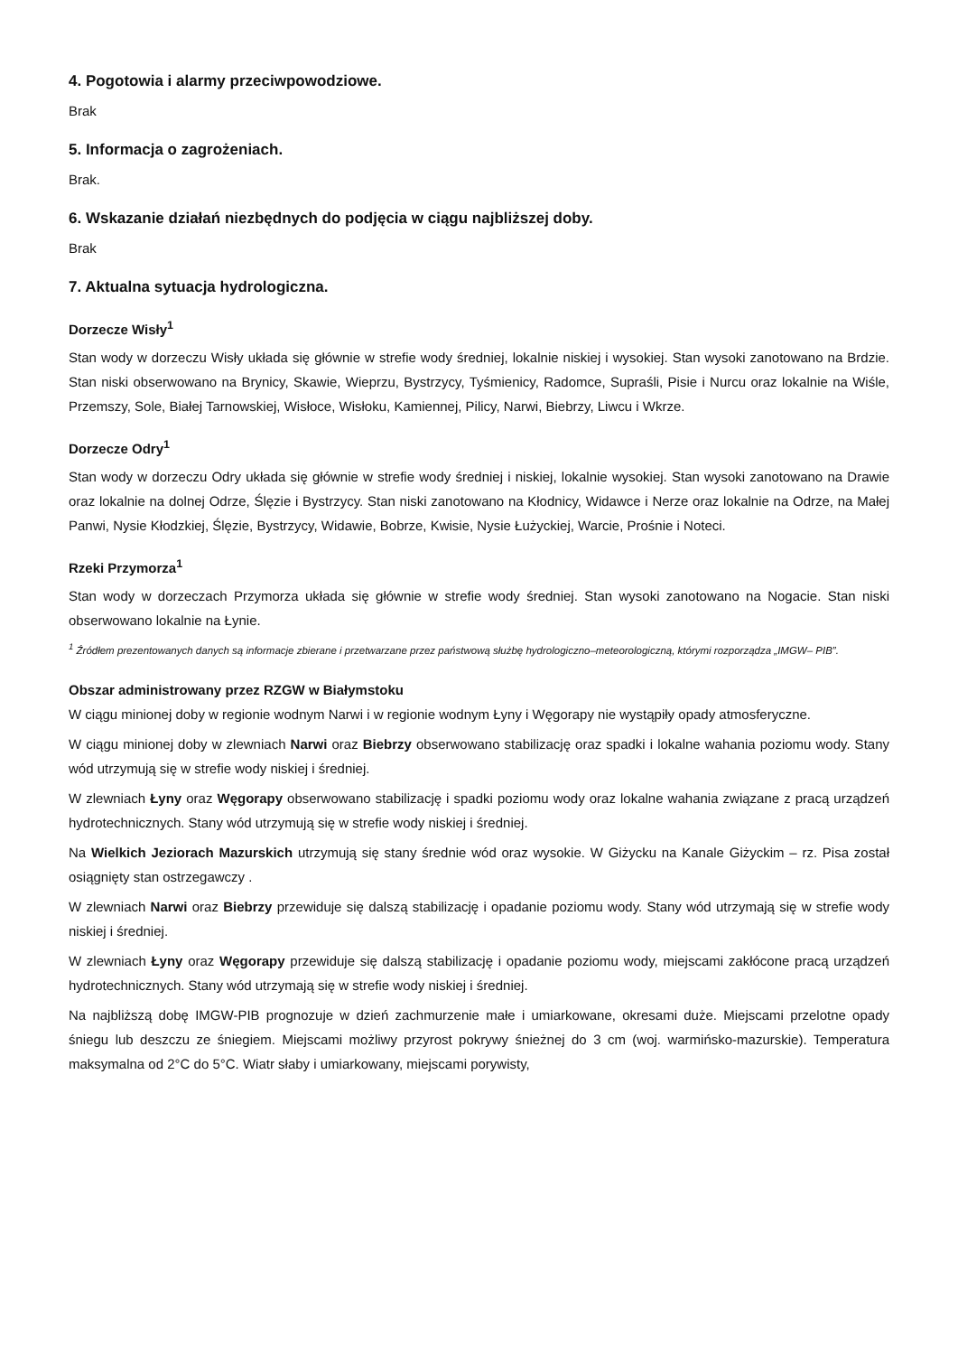4. Pogotowia i alarmy przeciwpowodziowe.
Brak
5. Informacja o zagrożeniach.
Brak.
6. Wskazanie działań niezbędnych do podjęcia w ciągu najbliższej doby.
Brak
7. Aktualna sytuacja hydrologiczna.
Dorzecze Wisły<sup>1</sup>
Stan wody w dorzeczu Wisły układa się głównie w strefie wody średniej, lokalnie niskiej i wysokiej. Stan wysoki zanotowano na Brdzie. Stan niski obserwowano na Brynicy, Skawie, Wieprzu, Bystrzycy, Tyśmienicy, Radomce, Supraśli, Pisie i Nurcu oraz lokalnie na Wiśle, Przemszy, Sole, Białej Tarnowskiej, Wisłoce, Wisłoku, Kamiennej, Pilicy, Narwi, Biebrzy, Liwcu i Wkrze.
Dorzecze Odry<sup>1</sup>
Stan wody w dorzeczu Odry układa się głównie w strefie wody średniej i niskiej, lokalnie wysokiej. Stan wysoki zanotowano na Drawie oraz lokalnie na dolnej Odrze, Ślęzie i Bystrzycy. Stan niski zanotowano na Kłodnicy, Widawce i Nerze oraz lokalnie na Odrze, na Małej Panwi, Nysie Kłodzkiej, Ślęzie, Bystrzycy, Widawie, Bobrze, Kwisie, Nysie Łużyckiej, Warcie, Prośnie i Noteci.
Rzeki Przymorza<sup>1</sup>
Stan wody w dorzeczach Przymorza układa się głównie w strefie wody średniej. Stan wysoki zanotowano na Nogacie. Stan niski obserwowano lokalnie na Łynie.
<sup>1</sup> Źródłem prezentowanych danych są informacje zbierane i przetwarzane przez państwową służbę hydrologiczno–meteorologiczną, którymi rozporządza „IMGW– PIB”.
Obszar administrowany przez RZGW w Białymstoku
W ciągu minionej doby w regionie wodnym Narwi i w regionie wodnym Łyny i Węgorapy nie wystąpiły opady atmosferyczne.
W ciągu minionej doby w zlewniach Narwi oraz Biebrzy obserwowano stabilizację oraz spadki i lokalne wahania poziomu wody. Stany wód utrzymują się w strefie wody niskiej i średniej.
W zlewniach Łyny oraz Węgorapy obserwowano stabilizację i spadki poziomu wody oraz lokalne wahania związane z pracą urządzeń hydrotechnicznych. Stany wód utrzymują się w strefie wody niskiej i średniej.
Na Wielkich Jeziorach Mazurskich utrzymują się stany średnie wód oraz wysokie. W Giżycku na Kanale Giżyckim – rz. Pisa został osiągnięty stan ostrzegawczy .
W zlewniach Narwi oraz Biebrzy przewiduje się dalszą stabilizację i opadanie poziomu wody. Stany wód utrzymają się w strefie wody niskiej i średniej.
W zlewniach Łyny oraz Węgorapy przewiduje się dalszą stabilizację i opadanie poziomu wody, miejscami zakłócone pracą urządzeń hydrotechnicznych. Stany wód utrzymają się w strefie wody niskiej i średniej.
Na najbliższą dobę IMGW-PIB prognozuje w dzień zachmurzenie małe i umiarkowane, okresami duże. Miejscami przelotne opady śniegu lub deszczu ze śniegiem. Miejscami możliwy przyrost pokrywy śnieżnej do 3 cm (woj. warmińsko-mazurskie). Temperatura maksymalna od 2°C do 5°C. Wiatr słaby i umiarkowany, miejscami porywisty,